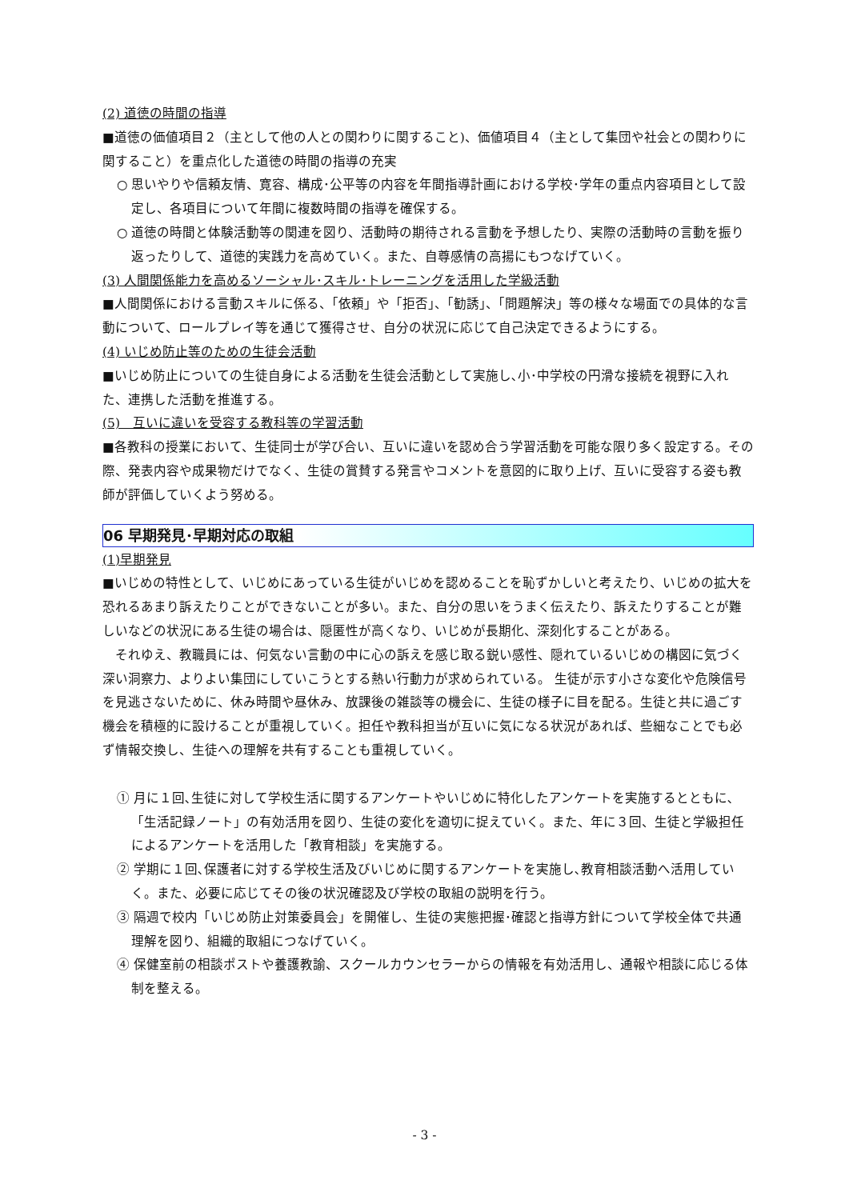(2) 道徳の時間の指導
■道徳の価値項目２（主として他の人との関わりに関すること)、価値項目４（主として集団や社会との関わりに関すること）を重点化した道徳の時間の指導の充実
○ 思いやりや信頼友情、寛容、構成･公平等の内容を年間指導計画における学校･学年の重点内容項目として設定し、各項目について年間に複数時間の指導を確保する。
○ 道徳の時間と体験活動等の関連を図り、活動時の期待される言動を予想したり、実際の活動時の言動を振り返ったりして、道徳的実践力を高めていく。また、自尊感情の高揚にもつなげていく。
(3) 人間関係能力を高めるソーシャル･スキル･トレーニングを活用した学級活動
■人間関係における言動スキルに係る、「依頼」や「拒否」、「勧誘」、「問題解決」等の様々な場面での具体的な言動について、ロールプレイ等を通じて獲得させ、自分の状況に応じて自己決定できるようにする。
(4) いじめ防止等のための生徒会活動
■いじめ防止についての生徒自身による活動を生徒会活動として実施し､小･中学校の円滑な接続を視野に入れた、連携した活動を推進する。
(5)　互いに違いを受容する教科等の学習活動
■各教科の授業において、生徒同士が学び合い、互いに違いを認め合う学習活動を可能な限り多く設定する。その際、発表内容や成果物だけでなく、生徒の賞賛する発言やコメントを意図的に取り上げ、互いに受容する姿も教師が評価していくよう努める。
06 早期発見･早期対応の取組
(1)早期発見
■いじめの特性として、いじめにあっている生徒がいじめを認めることを恥ずかしいと考えたり、いじめの拡大を恐れるあまり訴えたりことができないことが多い。また、自分の思いをうまく伝えたり、訴えたりすることが難しいなどの状況にある生徒の場合は、隠匿性が高くなり、いじめが長期化、深刻化することがある。
　それゆえ、教職員には、何気ない言動の中に心の訴えを感じ取る鋭い感性、隠れているいじめの構図に気づく深い洞察力、よりよい集団にしていこうとする熱い行動力が求められている。 生徒が示す小さな変化や危険信号を見逃さないために、休み時間や昼休み、放課後の雑談等の機会に、生徒の様子に目を配る。生徒と共に過ごす機会を積極的に設けることが重視していく。担任や教科担当が互いに気になる状況があれば、些細なことでも必ず情報交換し、生徒への理解を共有することも重視していく。
① 月に１回､生徒に対して学校生活に関するアンケートやいじめに特化したアンケートを実施するとともに､「生活記録ノート」の有効活用を図り、生徒の変化を適切に捉えていく。また、年に３回、生徒と学級担任によるアンケートを活用した「教育相談」を実施する。
② 学期に１回､保護者に対する学校生活及びいじめに関するアンケートを実施し､教育相談活動へ活用していく。また、必要に応じてその後の状況確認及び学校の取組の説明を行う。
③ 隔週で校内「いじめ防止対策委員会」を開催し、生徒の実態把握･確認と指導方針について学校全体で共通理解を図り、組織的取組につなげていく。
④ 保健室前の相談ポストや養護教諭、スクールカウンセラーからの情報を有効活用し、通報や相談に応じる体制を整える。
- 3 -